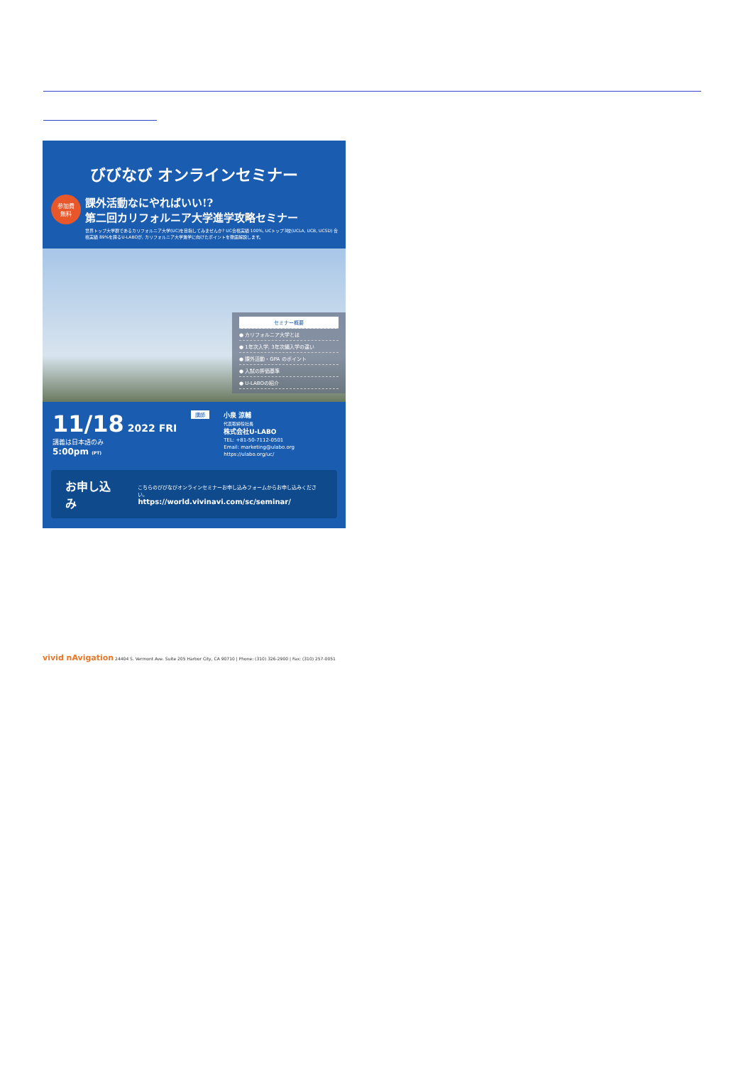びびなび オンラインセミナー
参加費
無料
課外活動なにやればいい!?
第二回カリフォルニア大学進学攻略セミナー
世界トップ大学群であるカリフォルニア大学(UC)を目指してみませんか? UC合格実績 100%, UCトップ3校(UCLA, UCB, UCSD) 合格実績 89%を誇るU-LABOが, カリフォルニア大学進学に向けたポイントを徹底解説します。
セミナー概要
● カリフォルニア大学とは
● 1年次入学, 3年次編入学の違い
● 課外活動・GPA のポイント
● 入試の評価基準
● U-LABOの紹介
11/18 2022 FRI
講義は日本語のみ
5:00pm (PT)
講師
小泉 涼輔
代表取締役社長
株式会社U-LABO
TEL: +81-50-7112-0501
Email: marketing@ulabo.org
https://ulabo.org/uc/
お申し込み こちらのびびなびオンラインセミナーお申し込みフォームからお申し込みください。
https://world.vivinavi.com/sc/seminar/
vivid nAvigation 24404 S. Vermont Ave. Suite 205 Harbor City, CA 90710 | Phone: (310) 326-2900 | Fax: (310) 257-0051